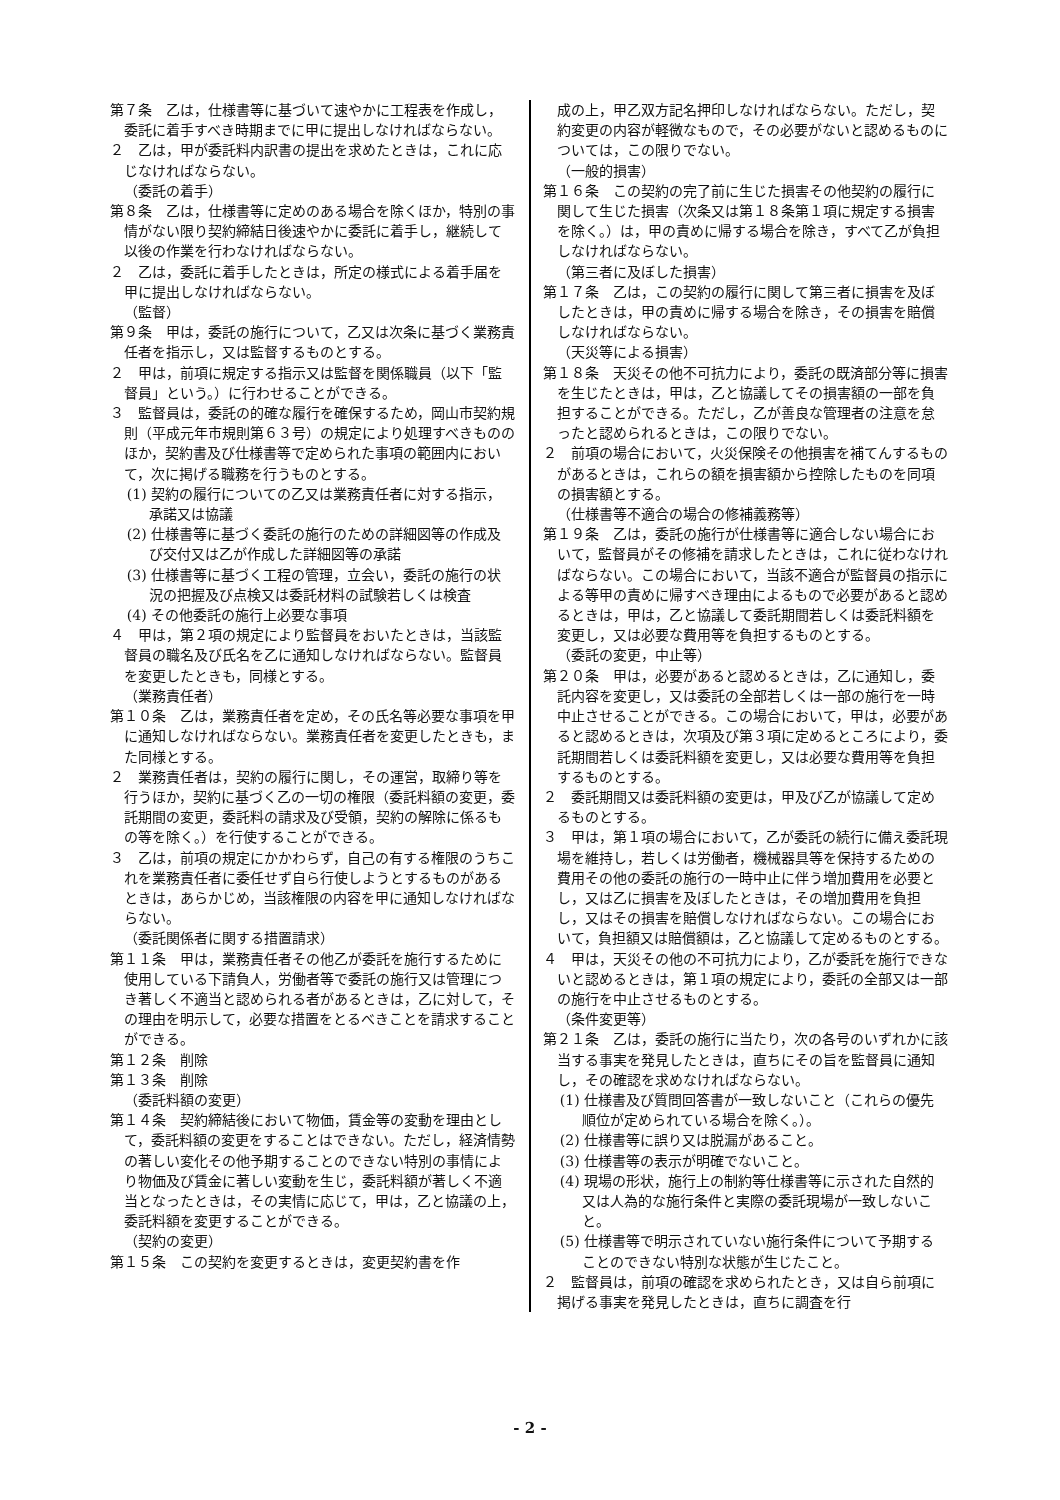第７条　乙は，仕様書等に基づいて速やかに工程表を作成し，委託に着手すべき時期までに甲に提出しなければならない。
２　乙は，甲が委託料内訳書の提出を求めたときは，これに応じなければならない。
（委託の着手）
第８条　乙は，仕様書等に定めのある場合を除くほか，特別の事情がない限り契約締結日後速やかに委託に着手し，継続して以後の作業を行わなければならない。
２　乙は，委託に着手したときは，所定の様式による着手届を甲に提出しなければならない。
（監督）
第９条　甲は，委託の施行について，乙又は次条に基づく業務責任者を指示し，又は監督するものとする。
２　甲は，前項に規定する指示又は監督を関係職員（以下「監督員」という。）に行わせることができる。
３　監督員は，委託の的確な履行を確保するため，岡山市契約規則（平成元年市規則第６３号）の規定により処理すべきもののほか，契約書及び仕様書等で定められた事項の範囲内において，次に掲げる職務を行うものとする。
(1) 契約の履行についての乙又は業務責任者に対する指示，承諾又は協議
(2) 仕様書等に基づく委託の施行のための詳細図等の作成及び交付又は乙が作成した詳細図等の承諾
(3) 仕様書等に基づく工程の管理，立会い，委託の施行の状況の把握及び点検又は委託材料の試験若しくは検査
(4) その他委託の施行上必要な事項
４　甲は，第２項の規定により監督員をおいたときは，当該監督員の職名及び氏名を乙に通知しなければならない。監督員を変更したときも，同様とする。
（業務責任者）
第１０条　乙は，業務責任者を定め，その氏名等必要な事項を甲に通知しなければならない。業務責任者を変更したときも，また同様とする。
２　業務責任者は，契約の履行に関し，その運営，取締り等を行うほか，契約に基づく乙の一切の権限（委託料額の変更，委託期間の変更，委託料の請求及び受領，契約の解除に係るもの等を除く。）を行使することができる。
３　乙は，前項の規定にかかわらず，自己の有する権限のうちこれを業務責任者に委任せず自ら行使しようとするものがあるときは，あらかじめ，当該権限の内容を甲に通知しなければならない。
（委託関係者に関する措置請求）
第１１条　甲は，業務責任者その他乙が委託を施行するために使用している下請負人，労働者等で委託の施行又は管理につき著しく不適当と認められる者があるときは，乙に対して，その理由を明示して，必要な措置をとるべきことを請求することができる。
第１２条　削除
第１３条　削除
（委託料額の変更）
第１４条　契約締結後において物価，賃金等の変動を理由として，委託料額の変更をすることはできない。ただし，経済情勢の著しい変化その他予期することのできない特別の事情により物価及び賃金に著しい変動を生じ，委託料額が著しく不適当となったときは，その実情に応じて，甲は，乙と協議の上，委託料額を変更することができる。
（契約の変更）
第１５条　この契約を変更するときは，変更契約書を作
成の上，甲乙双方記名押印しなければならない。ただし，契約変更の内容が軽微なもので，その必要がないと認めるものについては，この限りでない。
（一般的損害）
第１６条　この契約の完了前に生じた損害その他契約の履行に関して生じた損害（次条又は第１８条第１項に規定する損害を除く。）は，甲の責めに帰する場合を除き，すべて乙が負担しなければならない。
（第三者に及ぼした損害）
第１７条　乙は，この契約の履行に関して第三者に損害を及ぼしたときは，甲の責めに帰する場合を除き，その損害を賠償しなければならない。
（天災等による損害）
第１８条　天災その他不可抗力により，委託の既済部分等に損害を生じたときは，甲は，乙と協議してその損害額の一部を負担することができる。ただし，乙が善良な管理者の注意を怠ったと認められるときは，この限りでない。
２　前項の場合において，火災保険その他損害を補てんするものがあるときは，これらの額を損害額から控除したものを同項の損害額とする。
（仕様書等不適合の場合の修補義務等）
第１９条　乙は，委託の施行が仕様書等に適合しない場合において，監督員がその修補を請求したときは，これに従わなければならない。この場合において，当該不適合が監督員の指示による等甲の責めに帰すべき理由によるもので必要があると認めるときは，甲は，乙と協議して委託期間若しくは委託料額を変更し，又は必要な費用等を負担するものとする。
（委託の変更，中止等）
第２０条　甲は，必要があると認めるときは，乙に通知し，委託内容を変更し，又は委託の全部若しくは一部の施行を一時中止させることができる。この場合において，甲は，必要があると認めるときは，次項及び第３項に定めるところにより，委託期間若しくは委託料額を変更し，又は必要な費用等を負担するものとする。
２　委託期間又は委託料額の変更は，甲及び乙が協議して定めるものとする。
３　甲は，第１項の場合において，乙が委託の続行に備え委託現場を維持し，若しくは労働者，機械器具等を保持するための費用その他の委託の施行の一時中止に伴う増加費用を必要とし，又は乙に損害を及ぼしたときは，その増加費用を負担し，又はその損害を賠償しなければならない。この場合において，負担額又は賠償額は，乙と協議して定めるものとする。
４　甲は，天災その他の不可抗力により，乙が委託を施行できないと認めるときは，第１項の規定により，委託の全部又は一部の施行を中止させるものとする。
（条件変更等）
第２１条　乙は，委託の施行に当たり，次の各号のいずれかに該当する事実を発見したときは，直ちにその旨を監督員に通知し，その確認を求めなければならない。
(1) 仕様書及び質問回答書が一致しないこと（これらの優先順位が定められている場合を除く。）。
(2) 仕様書等に誤り又は脱漏があること。
(3) 仕様書等の表示が明確でないこと。
(4) 現場の形状，施行上の制約等仕様書等に示された自然的又は人為的な施行条件と実際の委託現場が一致しないこと。
(5) 仕様書等で明示されていない施行条件について予期することのできない特別な状態が生じたこと。
２　監督員は，前項の確認を求められたとき，又は自ら前項に掲げる事実を発見したときは，直ちに調査を行
- 2 -